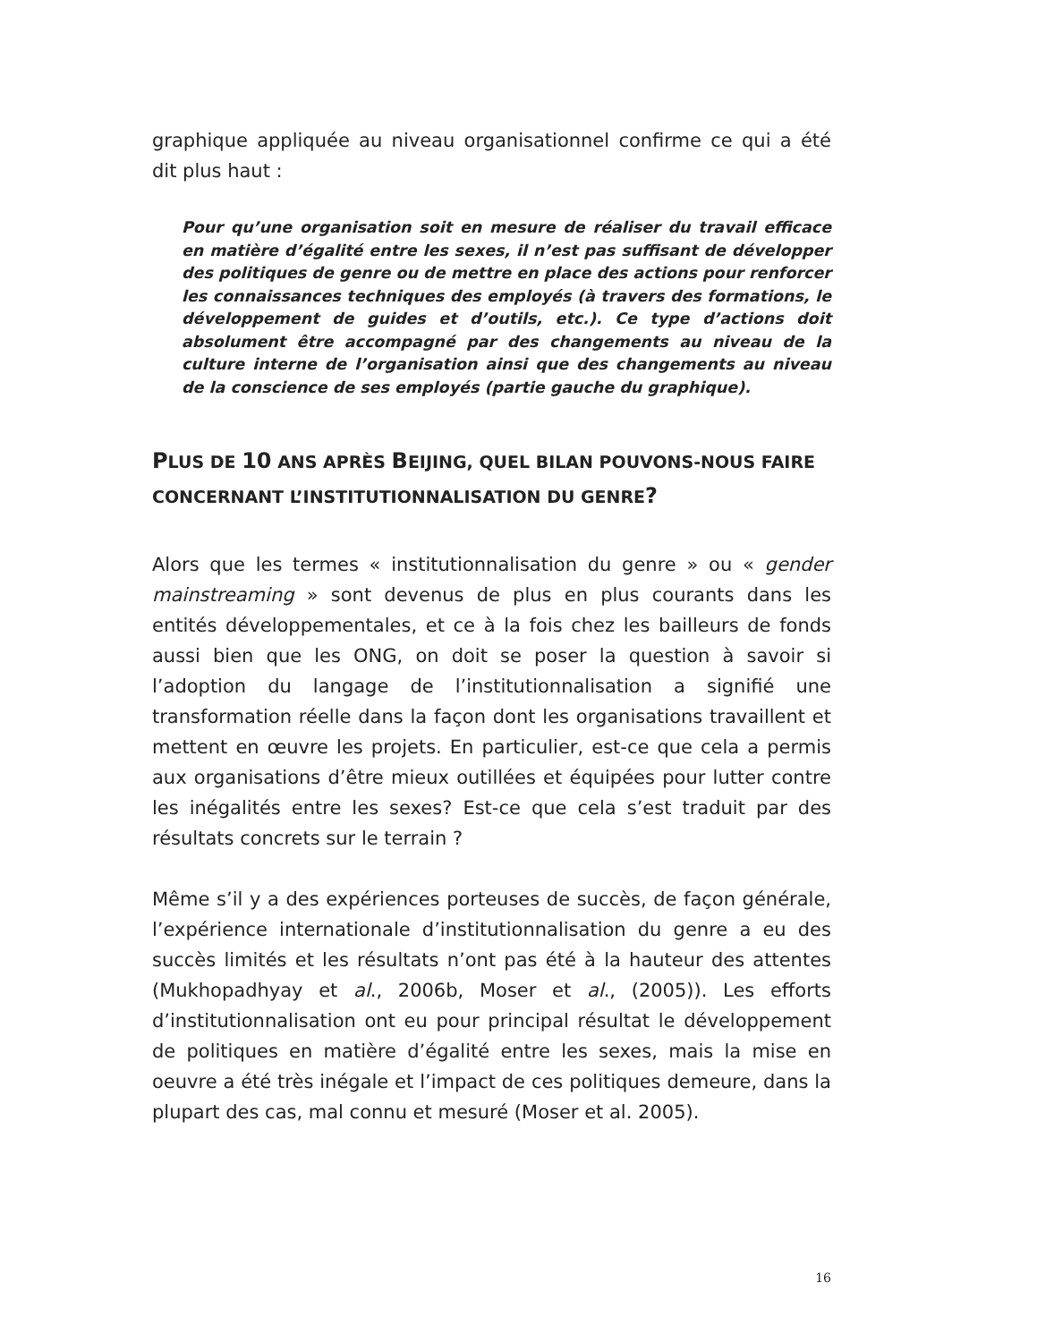graphique appliquée au niveau organisationnel confirme ce qui a été dit plus haut :
Pour qu’une organisation soit en mesure de réaliser du travail efficace en matière d’égalité entre les sexes, il n’est pas suffisant de développer des politiques de genre ou de mettre en place des actions pour renforcer les connaissances techniques des employés (à travers des formations, le développement de guides et d’outils, etc.). Ce type d’actions doit absolument être accompagné par des changements au niveau de la culture interne de l’organisation ainsi que des changements au niveau de la conscience de ses employés (partie gauche du graphique).
PLUS DE 10 ANS APRÈS BEIJING, QUEL BILAN POUVONS-NOUS FAIRE CONCERNANT L’INSTITUTIONNALISATION DU GENRE?
Alors que les termes « institutionnalisation du genre » ou « gender mainstreaming » sont devenus de plus en plus courants dans les entités développementales, et ce à la fois chez les bailleurs de fonds aussi bien que les ONG, on doit se poser la question à savoir si l’adoption du langage de l’institutionnalisation a signifié une transformation réelle dans la façon dont les organisations travaillent et mettent en œuvre les projets. En particulier, est-ce que cela a permis aux organisations d’être mieux outillées et équipées pour lutter contre les inégalités entre les sexes? Est-ce que cela s’est traduit par des résultats concrets sur le terrain ?
Même s’il y a des expériences porteuses de succès, de façon générale, l’expérience internationale d’institutionnalisation du genre a eu des succès limités et les résultats n’ont pas été à la hauteur des attentes (Mukhopadhyay et al., 2006b, Moser et al., (2005)). Les efforts d’institutionnalisation ont eu pour principal résultat le développement de politiques en matière d’égalité entre les sexes, mais la mise en oeuvre a été très inégale et l’impact de ces politiques demeure, dans la plupart des cas, mal connu et mesuré (Moser et al. 2005).
16